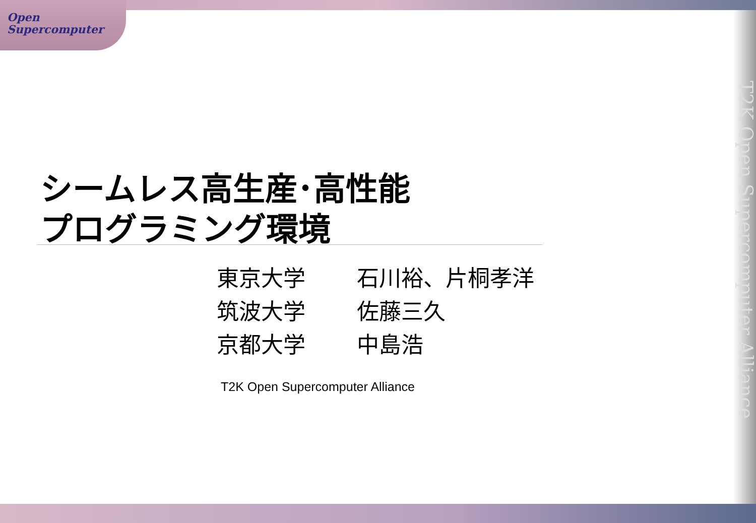Open
Supercomputer
T2K Open Supercomputer Alliance
シームレス高生産･高性能
プログラミング環境
東京大学 石川裕、片桐孝洋
筑波大学 佐藤三久
京都大学 中島浩
T2K Open Supercomputer Alliance